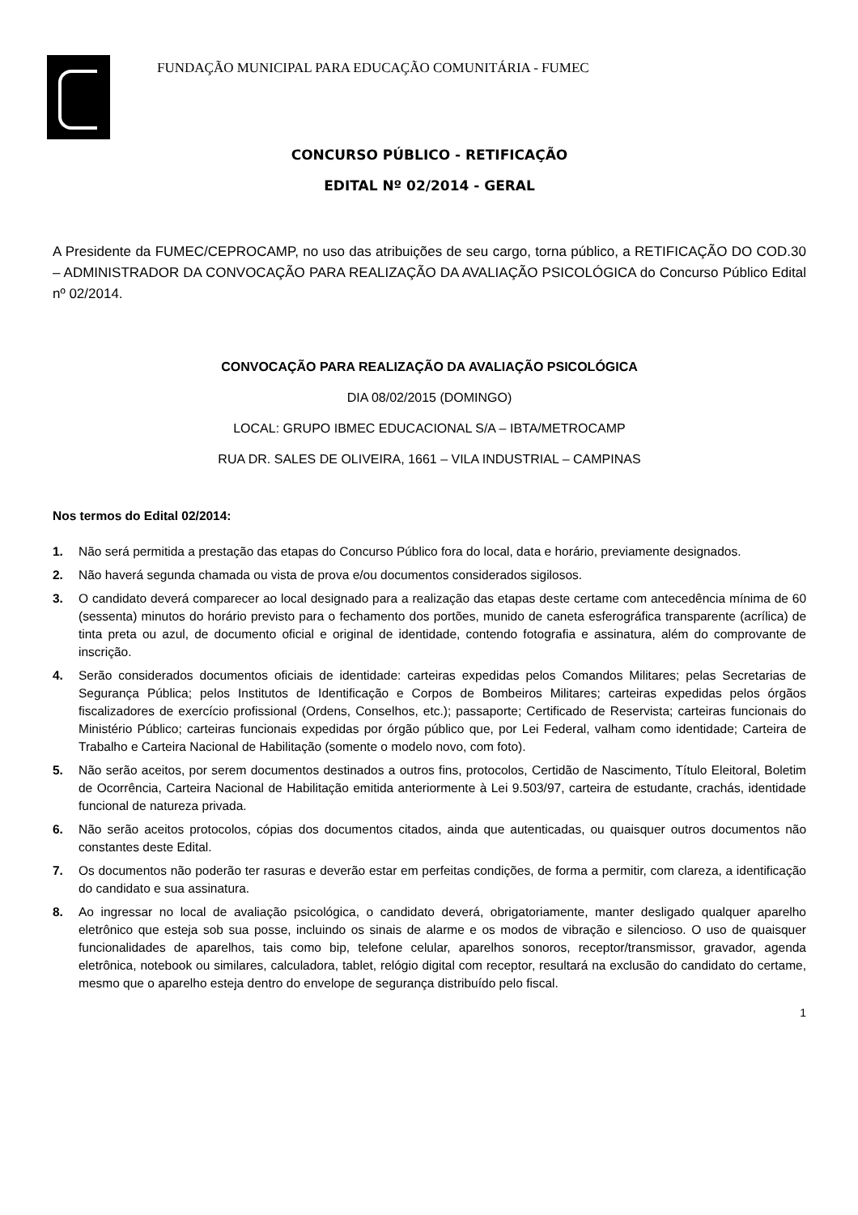FUNDAÇÃO MUNICIPAL PARA EDUCAÇÃO COMUNITÁRIA - FUMEC
CONCURSO PÚBLICO - RETIFICAÇÃO
EDITAL Nº 02/2014 - GERAL
A Presidente da FUMEC/CEPROCAMP, no uso das atribuições de seu cargo, torna público, a RETIFICAÇÃO DO COD.30 – ADMINISTRADOR DA CONVOCAÇÃO PARA REALIZAÇÃO DA AVALIAÇÃO PSICOLÓGICA do Concurso Público Edital nº 02/2014.
CONVOCAÇÃO PARA REALIZAÇÃO DA AVALIAÇÃO PSICOLÓGICA
DIA 08/02/2015 (DOMINGO)
LOCAL: GRUPO IBMEC EDUCACIONAL S/A – IBTA/METROCAMP
RUA DR. SALES DE OLIVEIRA, 1661 – VILA INDUSTRIAL – CAMPINAS
Nos termos do Edital 02/2014:
1. Não será permitida a prestação das etapas do Concurso Público fora do local, data e horário, previamente designados.
2. Não haverá segunda chamada ou vista de prova e/ou documentos considerados sigilosos.
3. O candidato deverá comparecer ao local designado para a realização das etapas deste certame com antecedência mínima de 60 (sessenta) minutos do horário previsto para o fechamento dos portões, munido de caneta esferográfica transparente (acrílica) de tinta preta ou azul, de documento oficial e original de identidade, contendo fotografia e assinatura, além do comprovante de inscrição.
4. Serão considerados documentos oficiais de identidade: carteiras expedidas pelos Comandos Militares; pelas Secretarias de Segurança Pública; pelos Institutos de Identificação e Corpos de Bombeiros Militares; carteiras expedidas pelos órgãos fiscalizadores de exercício profissional (Ordens, Conselhos, etc.); passaporte; Certificado de Reservista; carteiras funcionais do Ministério Público; carteiras funcionais expedidas por órgão público que, por Lei Federal, valham como identidade; Carteira de Trabalho e Carteira Nacional de Habilitação (somente o modelo novo, com foto).
5. Não serão aceitos, por serem documentos destinados a outros fins, protocolos, Certidão de Nascimento, Título Eleitoral, Boletim de Ocorrência, Carteira Nacional de Habilitação emitida anteriormente à Lei 9.503/97, carteira de estudante, crachás, identidade funcional de natureza privada.
6. Não serão aceitos protocolos, cópias dos documentos citados, ainda que autenticadas, ou quaisquer outros documentos não constantes deste Edital.
7. Os documentos não poderão ter rasuras e deverão estar em perfeitas condições, de forma a permitir, com clareza, a identificação do candidato e sua assinatura.
8. Ao ingressar no local de avaliação psicológica, o candidato deverá, obrigatoriamente, manter desligado qualquer aparelho eletrônico que esteja sob sua posse, incluindo os sinais de alarme e os modos de vibração e silencioso. O uso de quaisquer funcionalidades de aparelhos, tais como bip, telefone celular, aparelhos sonoros, receptor/transmissor, gravador, agenda eletrônica, notebook ou similares, calculadora, tablet, relógio digital com receptor, resultará na exclusão do candidato do certame, mesmo que o aparelho esteja dentro do envelope de segurança distribuído pelo fiscal.
1